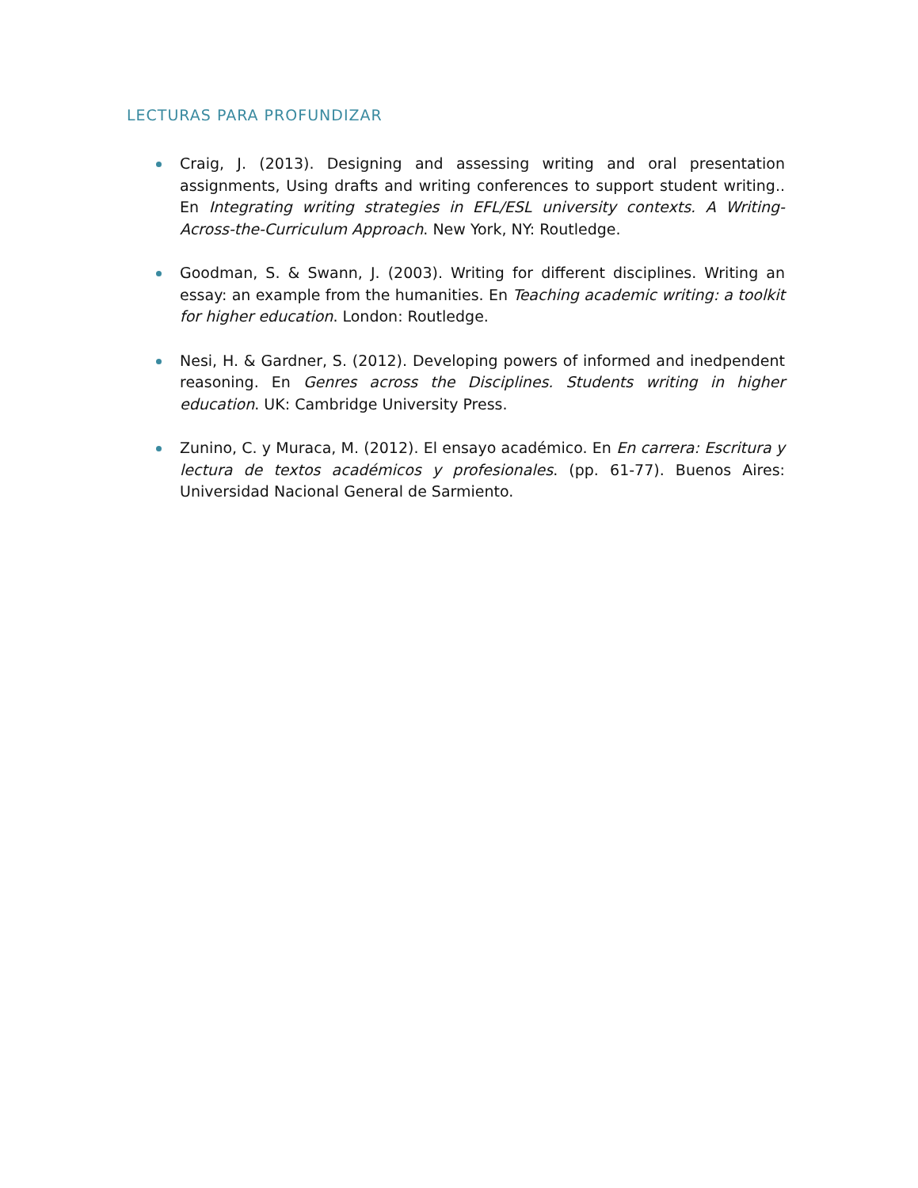LECTURAS PARA PROFUNDIZAR
Craig, J. (2013). Designing and assessing writing and oral presentation assignments, Using drafts and writing conferences to support student writing.. En Integrating writing strategies in EFL/ESL university contexts. A Writing-Across-the-Curriculum Approach. New York, NY: Routledge.
Goodman, S. & Swann, J. (2003). Writing for different disciplines. Writing an essay: an example from the humanities. En Teaching academic writing: a toolkit for higher education. London: Routledge.
Nesi, H. & Gardner, S. (2012). Developing powers of informed and inedpendent reasoning. En Genres across the Disciplines. Students writing in higher education. UK: Cambridge University Press.
Zunino, C. y Muraca, M. (2012). El ensayo académico. En En carrera: Escritura y lectura de textos académicos y profesionales. (pp. 61-77). Buenos Aires: Universidad Nacional General de Sarmiento.